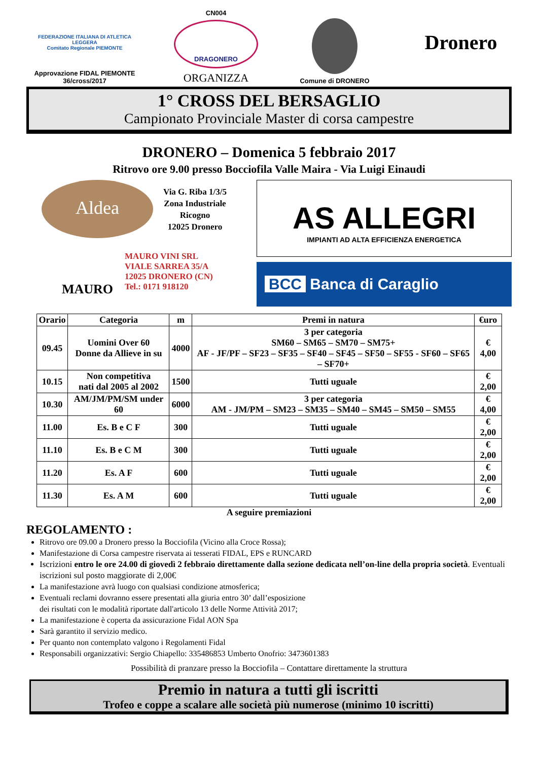FEDERAZIONE ITALIANA DI ATLETICA LEGGERA
Comitato Regionale PIEMONTE
Approvazione FIDAL PIEMONTE
36/cross/2017
CN004
DRAGONERO
ORGANIZZA
Comune di DRONERO
Dronero
1° CROSS DEL BERSAGLIO
Campionato Provinciale Master di corsa campestre
DRONERO – Domenica 5 febbraio 2017
Ritrovo ore 9.00 presso Bocciofila Valle Maira - Via Luigi Einaudi
Aldea
Via G. Riba 1/3/5
Zona Industriale
Ricogno
12025 Dronero
MAURO
MAURO VINI SRL
VIALE SARREA 35/A
12025 DRONERO (CN)
Tel.: 0171 918120
AS ALLEGRI
IMPIANTI AD ALTA EFFICIENZA ENERGETICA
BCC Banca di Caraglio
| Orario | Categoria | m | Premi in natura | €uro |
| --- | --- | --- | --- | --- |
| 09.45 | Uomini Over 60 Donne da Allieve in su | 4000 | 3 per categoria SM60 – SM65 – SM70 – SM75+ AF - JF/PF – SF23 – SF35 – SF40 – SF45 – SF50 – SF55 - SF60 – SF65 – SF70+ | € 4,00 |
| 10.15 | Non competitiva nati dal 2005 al 2002 | 1500 | Tutti uguale | € 2,00 |
| 10.30 | AM/JM/PM/SM under 60 | 6000 | 3 per categoria AM - JM/PM – SM23 – SM35 – SM40 – SM45 – SM50 – SM55 | € 4,00 |
| 11.00 | Es. B e C F | 300 | Tutti uguale | € 2,00 |
| 11.10 | Es. B e C M | 300 | Tutti uguale | € 2,00 |
| 11.20 | Es. A F | 600 | Tutti uguale | € 2,00 |
| 11.30 | Es. A M | 600 | Tutti uguale | € 2,00 |
A seguire premiazioni
REGOLAMENTO :
Ritrovo ore 09.00 a Dronero presso la Bocciofila (Vicino alla Croce Rossa);
Manifestazione di Corsa campestre riservata ai tesserati FIDAL, EPS e RUNCARD
Iscrizioni entro le ore 24.00 di giovedì 2 febbraio direttamente dalla sezione dedicata nell’on-line della propria società. Eventuali iscrizioni sul posto maggiorate di 2,00€
La manifestazione avrà luogo con qualsiasi condizione atmosferica;
Eventuali reclami dovranno essere presentati alla giuria entro 30’ dall’esposizione
dei risultati con le modalità riportate dall'articolo 13 delle Norme Attività 2017;
La manifestazione è coperta da assicurazione Fidal AON Spa
Sarà garantito il servizio medico.
Per quanto non contemplato valgono i Regolamenti Fidal
Responsabili organizzativi: Sergio Chiapello: 335486853 Umberto Onofrio: 3473601383
Possibilità di pranzare presso la Bocciofila – Contattare direttamente la struttura
Premio in natura a tutti gli iscritti
Trofeo e coppe a scalare alle società più numerose (minimo 10 iscritti)